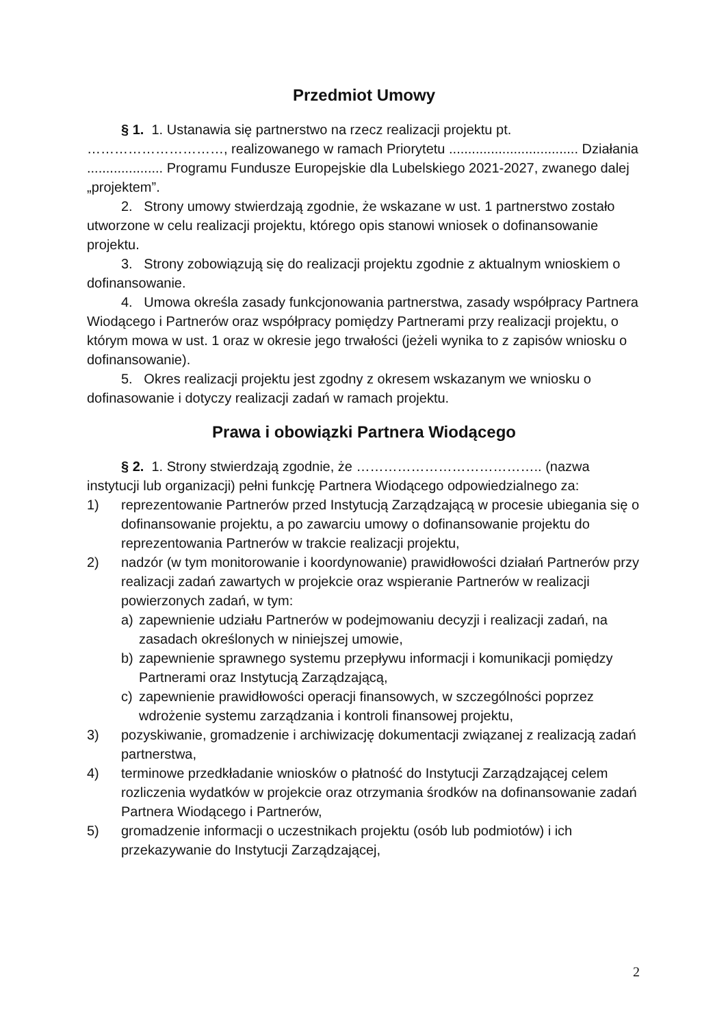Przedmiot Umowy
§ 1. 1. Ustanawia się partnerstwo na rzecz realizacji projektu pt. …………………………, realizowanego w ramach Priorytetu .................................. Działania .................... Programu Fundusze Europejskie dla Lubelskiego 2021-2027, zwanego dalej „projektem”.
2. Strony umowy stwierdzają zgodnie, że wskazane w ust. 1 partnerstwo zostało utworzone w celu realizacji projektu, którego opis stanowi wniosek o dofinansowanie projektu.
3. Strony zobowiązują się do realizacji projektu zgodnie z aktualnym wnioskiem o dofinansowanie.
4. Umowa określa zasady funkcjonowania partnerstwa, zasady współpracy Partnera Wiodącego i Partnerów oraz współpracy pomiędzy Partnerami przy realizacji projektu, o którym mowa w ust. 1 oraz w okresie jego trwałości (jeżeli wynika to z zapisów wniosku o dofinansowanie).
5. Okres realizacji projektu jest zgodny z okresem wskazanym we wniosku o dofinasowanie i dotyczy realizacji zadań w ramach projektu.
Prawa i obowiązki Partnera Wiodącego
§ 2. 1. Strony stwierdzają zgodnie, że ………………………………….. (nazwa instytucji lub organizacji) pełni funkcję Partnera Wiodącego odpowiedzialnego za:
1) reprezentowanie Partnerów przed Instytucją Zarządzającą w procesie ubiegania się o dofinansowanie projektu, a po zawarciu umowy o dofinansowanie projektu do reprezentowania Partnerów w trakcie realizacji projektu,
2) nadzór (w tym monitorowanie i koordynowanie) prawidłowości działań Partnerów przy realizacji zadań zawartych w projekcie oraz wspieranie Partnerów w realizacji powierzonych zadań, w tym:
a) zapewnienie udziału Partnerów w podejmowaniu decyzji i realizacji zadań, na zasadach określonych w niniejszej umowie,
b) zapewnienie sprawnego systemu przepływu informacji i komunikacji pomiędzy Partnerami oraz Instytucją Zarządzającą,
c) zapewnienie prawidłowości operacji finansowych, w szczególności poprzez wdrożenie systemu zarządzania i kontroli finansowej projektu,
3) pozyskiwanie, gromadzenie i archiwizację dokumentacji związanej z realizacją zadań partnerstwa,
4) terminowe przedkładanie wniosków o płatność do Instytucji Zarządzającej celem rozliczenia wydatków w projekcie oraz otrzymania środków na dofinansowanie zadań Partnera Wiodącego i Partnerów,
5) gromadzenie informacji o uczestnikach projektu (osób lub podmiotów) i ich przekazywanie do Instytucji Zarządzającej,
2